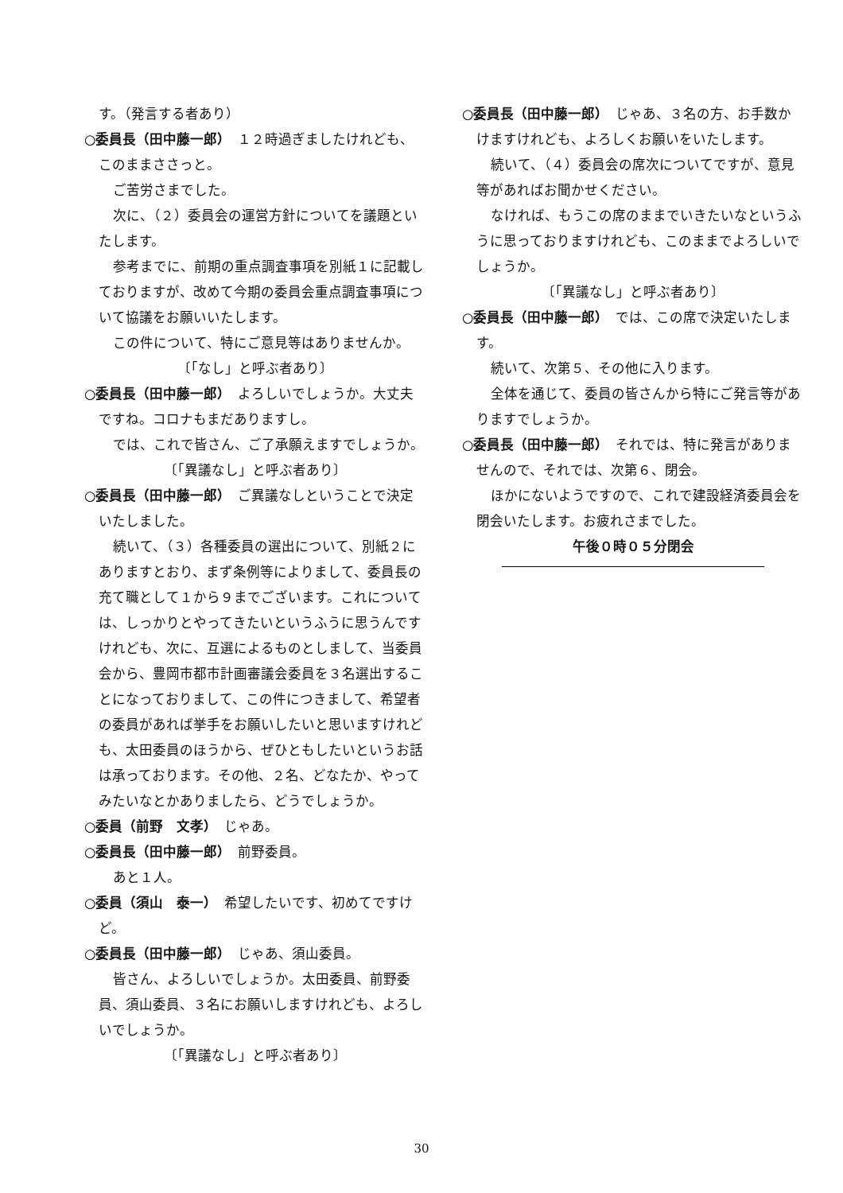す。（発言する者あり）
○委員長（田中藤一郎）　１２時過ぎましたけれども、このままささっと。
ご苦労さまでした。
次に、（２）委員会の運営方針についてを議題といたします。
参考までに、前期の重点調査事項を別紙１に記載しておりますが、改めて今期の委員会重点調査事項について協議をお願いいたします。
この件について、特にご意見等はありませんか。
〔「なし」と呼ぶ者あり〕
○委員長（田中藤一郎）　よろしいでしょうか。大丈夫ですね。コロナもまだありますし。
では、これで皆さん、ご了承願えますでしょうか。
〔「異議なし」と呼ぶ者あり〕
○委員長（田中藤一郎）　ご異議なしということで決定いたしました。
続いて、（３）各種委員の選出について、別紙２にありますとおり、まず条例等によりまして、委員長の充て職として１から９までございます。これについては、しっかりとやってきたいというふうに思うんですけれども、次に、互選によるものとしまして、当委員会から、豊岡市都市計画審議会委員を３名選出することになっておりまして、この件につきまして、希望者の委員があれば挙手をお願いしたいと思いますけれども、太田委員のほうから、ぜひともしたいというお話は承っております。その他、２名、どなたか、やってみたいなとかありましたら、どうでしょうか。
○委員（前野　文孝）　じゃあ。
○委員長（田中藤一郎）　前野委員。
あと１人。
○委員（須山　泰一）　希望したいです、初めてですけど。
○委員長（田中藤一郎）　じゃあ、須山委員。
皆さん、よろしいでしょうか。太田委員、前野委員、須山委員、３名にお願いしますけれども、よろしいでしょうか。
〔「異議なし」と呼ぶ者あり〕
○委員長（田中藤一郎）　じゃあ、３名の方、お手数かけますけれども、よろしくお願いをいたします。
続いて、（４）委員会の席次についてですが、意見等があればお聞かせください。
なければ、もうこの席のままでいきたいなというふうに思っておりますけれども、このままでよろしいでしょうか。
〔「異議なし」と呼ぶ者あり〕
○委員長（田中藤一郎）　では、この席で決定いたします。
続いて、次第５、その他に入ります。
全体を通じて、委員の皆さんから特にご発言等がありますでしょうか。
○委員長（田中藤一郎）　それでは、特に発言がありませんので、それでは、次第６、閉会。
ほかにないようですので、これで建設経済委員会を閉会いたします。お疲れさまでした。
午後０時０５分閉会
30